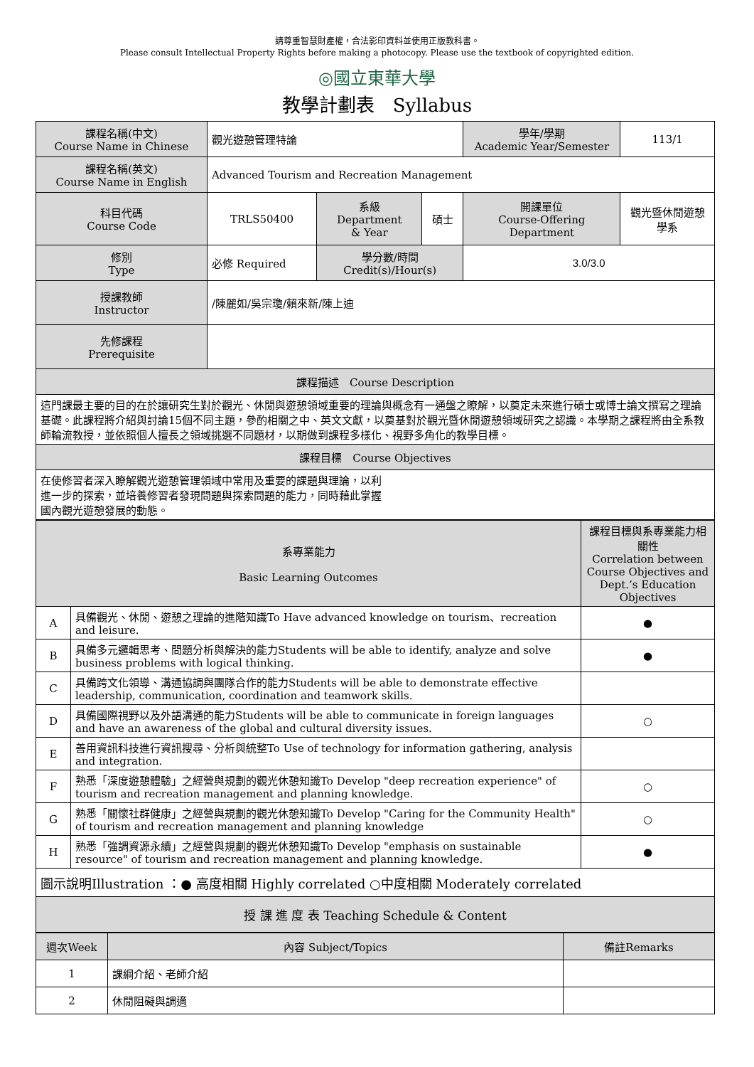請尊重智慧財產權，合法影印資料並使用正版教科書。
Please consult Intellectual Property Rights before making a photocopy. Please use the textbook of copyrighted edition.
◎國立東華大學
教學計劃表　Syllabus
| 課程名稱(中文) Course Name in Chinese | 觀光遊憩管理特論 | | | 學年/學期 Academic Year/Semester | 113/1 |
| 課程名稱(英文) Course Name in English | Advanced Tourism and Recreation Management | | | | |
| 科目代碼 Course Code | TRLS50400 | 系級 Department & Year | 碩士 | 開課單位 Course-Offering Department | 觀光暨休閒遊憩學系 |
| 修別 Type | 必修 Required | 學分數/時間 Credit(s)/Hour(s) | | 3.0/3.0 | |
| 授課教師 Instructor | /陳麗如/吳宗瓊/賴來新/陳上迪 | | | | |
| 先修課程 Prerequisite | | | | | |
| 課程描述 Course Description | | | | | |
| 這門課最主要的目的在於讓研究生對於觀光、休閒與遊憩領域重要的理論與概念有一通盤之瞭解，以奠定未來進行碩士或博士論文撰寫之理論基礎。此課程將介紹與討論15個不同主題，參酌相關之中、英文文獻，以奠基對於觀光暨休閒遊憩領域研究之認識。本學期之課程將由全系教師輪流教授，並依照個人擅長之領域挑選不同題材，以期做到課程多樣化、視野多角化的教學目標。 | | | | | |
| 課程目標 Course Objectives | | | | | |
| 在使修習者深入瞭解觀光遊憩管理領域中常用及重要的課題與理論，以利 進一步的探索，並培養修習者發現問題與探索問題的能力，同時藉此掌握 國內觀光遊憩發展的動態。 | | | | | |
| 系專業能力 Basic Learning Outcomes | | 課程目標與系專業能力相關性 Correlation between Course Objectives and Dept.’s Education Objectives |
| --- | --- | --- |
| A | 具備觀光、休閒、遊憩之理論的進階知識To Have advanced knowledge on tourism、recreation and leisure. | ● |
| B | 具備多元邏輯思考、問題分析與解決的能力Students will be able to identify, analyze and solve business problems with logical thinking. | ● |
| C | 具備跨文化領導、溝通協調與團隊合作的能力Students will be able to demonstrate effective leadership, communication, coordination and teamwork skills. | |
| D | 具備國際視野以及外語溝通的能力Students will be able to communicate in foreign languages and have an awareness of the global and cultural diversity issues. | ○ |
| E | 善用資訊科技進行資訊搜尋、分析與統整To Use of technology for information gathering, analysis and integration. | |
| F | 熟悉「深度遊憩體驗」之經營與規劃的觀光休憩知識To Develop "deep recreation experience" of tourism and recreation management and planning knowledge. | ○ |
| G | 熟悉「關懷社群健康」之經營與規劃的觀光休憩知識To Develop "Caring for the Community Health" of tourism and recreation management and planning knowledge | ○ |
| H | 熟悉「強調資源永續」之經營與規劃的觀光休憩知識To Develop "emphasis on sustainable resource" of tourism and recreation management and planning knowledge. | ● |
| 圖示說明Illustration ：● 高度相關 Highly correlated ○中度相關 Moderately correlated | | |
| 授 課 進 度 表 Teaching Schedule & Content | | |
| 週次Week | 內容 Subject/Topics | 備註Remarks |
| 1 | 課綱介紹、老師介紹 | |
| 2 | 休閒阻礙與調適 | |